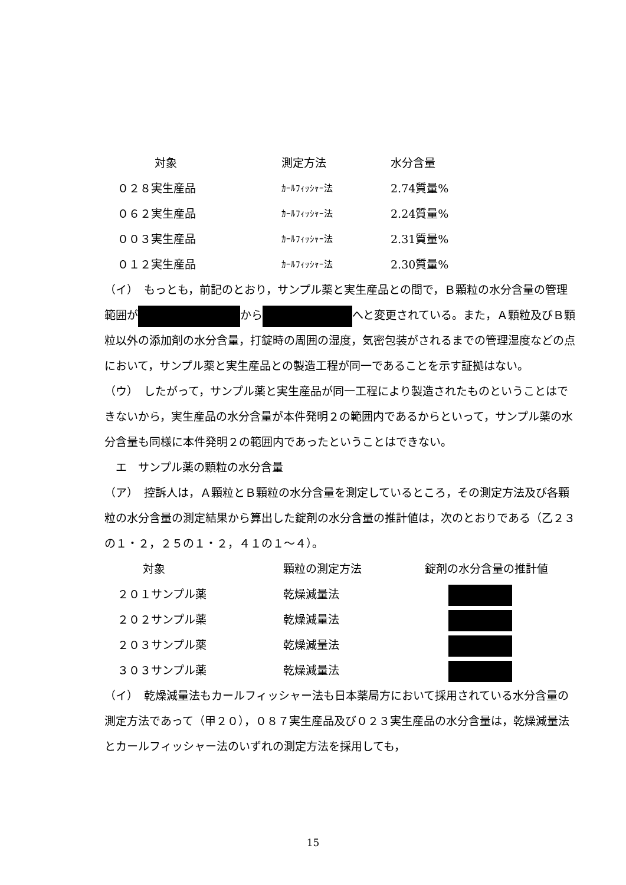| 対象 | 測定方法 | 水分含量 |
| --- | --- | --- |
| ０２８実生産品 | ｶｰﾙﾌｨｯｼｬｰ法 | 2.74質量% |
| ０６２実生産品 | ｶｰﾙﾌｨｯｼｬｰ法 | 2.24質量% |
| ００３実生産品 | ｶｰﾙﾌｨｯｼｬｰ法 | 2.31質量% |
| ０１２実生産品 | ｶｰﾙﾌｨｯｼｬｰ法 | 2.30質量% |
（イ）　もっとも，前記のとおり，サンプル薬と実生産品との間で，Ｂ顆粒の水分含量の管理範囲が から へと変更されている。また，Ａ顆粒及びＢ顆粒以外の添加剤の水分含量，打錠時の周囲の湿度，気密包装がされるまでの管理湿度などの点において，サンプル薬と実生産品との製造工程が同一であることを示す証拠はない。
（ウ）　したがって，サンプル薬と実生産品が同一工程により製造されたものということはできないから，実生産品の水分含量が本件発明２の範囲内であるからといって，サンプル薬の水分含量も同様に本件発明２の範囲内であったということはできない。
　エ　サンプル薬の顆粒の水分含量
（ア）　控訴人は，Ａ顆粒とＢ顆粒の水分含量を測定しているところ，その測定方法及び各顆粒の水分含量の測定結果から算出した錠剤の水分含量の推計値は，次のとおりである（乙２３の１・２，２５の１・２，４１の１～４）。
| 対象 | 顆粒の測定方法 | 錠剤の水分含量の推計値 |
| --- | --- | --- |
| ２０１サンプル薬 | 乾燥減量法 | |
| ２０２サンプル薬 | 乾燥減量法 | |
| ２０３サンプル薬 | 乾燥減量法 | |
| ３０３サンプル薬 | 乾燥減量法 | |
（イ）　乾燥減量法もカールフィッシャー法も日本薬局方において採用されている水分含量の測定方法であって（甲２０），０８７実生産品及び０２３実生産品の水分含量は，乾燥減量法とカールフィッシャー法のいずれの測定方法を採用しても，
15